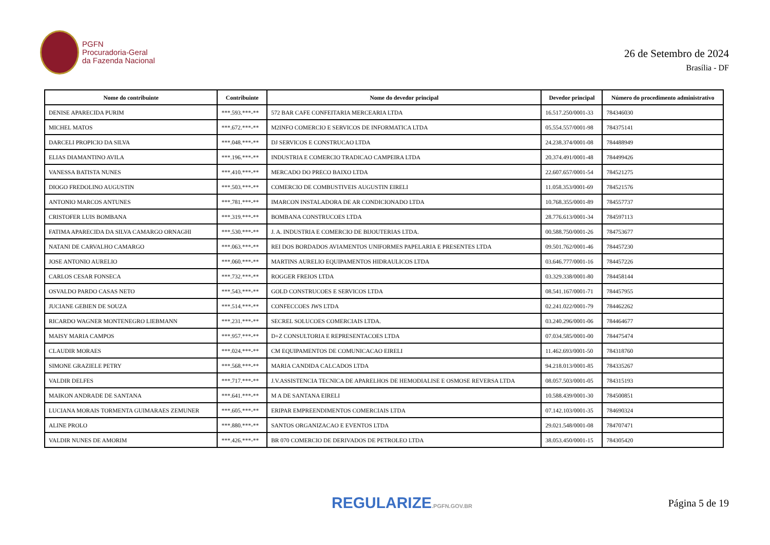PGFN
Procuradoria-Geral
da Fazenda Nacional
26 de Setembro de 2024
Brasília - DF
| Nome do contribuinte | Contribuinte | Nome do devedor principal | Devedor principal | Número do procedimento administrativo |
| --- | --- | --- | --- | --- |
| DENISE APARECIDA PURIM | ***.593.***-** | 572 BAR CAFE CONFEITARIA MERCEARIA LTDA | 16.517.250/0001-33 | 784346030 |
| MICHEL MATOS | ***.672.***-** | M2INFO COMERCIO E SERVICOS DE INFORMATICA LTDA | 05.554.557/0001-98 | 784375141 |
| DARCELI PROPICIO DA SILVA | ***.048.***-** | DJ SERVICOS E CONSTRUCAO LTDA | 24.238.374/0001-08 | 784488949 |
| ELIAS DIAMANTINO AVILA | ***.196.***-** | INDUSTRIA E COMERCIO TRADICAO CAMPEIRA LTDA | 20.374.491/0001-48 | 784499426 |
| VANESSA BATISTA NUNES | ***.410.***-** | MERCADO DO PRECO BAIXO LTDA | 22.607.657/0001-54 | 784521275 |
| DIOGO FREDOLINO AUGUSTIN | ***.503.***-** | COMERCIO DE COMBUSTIVEIS AUGUSTIN EIRELI | 11.058.353/0001-69 | 784521576 |
| ANTONIO MARCOS ANTUNES | ***.781.***-** | IMARCON INSTALADORA DE AR CONDICIONADO LTDA | 10.768.355/0001-89 | 784557737 |
| CRISTOFER LUIS BOMBANA | ***.319.***-** | BOMBANA CONSTRUCOES LTDA | 28.776.613/0001-34 | 784597113 |
| FATIMA APARECIDA DA SILVA CAMARGO ORNAGHI | ***.530.***-** | J. A. INDUSTRIA E COMERCIO DE BIJOUTERIAS LTDA. | 00.588.750/0001-26 | 784753677 |
| NATANI DE CARVALHO CAMARGO | ***.063.***-** | REI DOS BORDADOS AVIAMENTOS UNIFORMES PAPELARIA E PRESENTES LTDA | 09.501.762/0001-46 | 784457230 |
| JOSE ANTONIO AURELIO | ***.060.***-** | MARTINS AURELIO EQUIPAMENTOS HIDRAULICOS LTDA | 03.646.777/0001-16 | 784457226 |
| CARLOS CESAR FONSECA | ***.732.***-** | ROGGER FREIOS LTDA | 03.329.338/0001-80 | 784458144 |
| OSVALDO PARDO CASAS NETO | ***.543.***-** | GOLD CONSTRUCOES E SERVICOS LTDA | 08.541.167/0001-71 | 784457955 |
| JUCIANE GEBIEN DE SOUZA | ***.514.***-** | CONFECCOES JWS LTDA | 02.241.022/0001-79 | 784462262 |
| RICARDO WAGNER MONTENEGRO LIEBMANN | ***.231.***-** | SECREL SOLUCOES COMERCIAIS LTDA. | 03.240.296/0001-06 | 784464677 |
| MAISY MARIA CAMPOS | ***.957.***-** | D+Z CONSULTORIA E REPRESENTACOES LTDA | 07.034.585/0001-00 | 784475474 |
| CLAUDIR MORAES | ***.024.***-** | CM EQUIPAMENTOS DE COMUNICACAO EIRELI | 11.462.693/0001-50 | 784318760 |
| SIMONE GRAZIELE PETRY | ***.568.***-** | MARIA CANDIDA CALCADOS LTDA | 94.218.013/0001-85 | 784335267 |
| VALDIR DELFES | ***.717.***-** | J.V.ASSISTENCIA TECNICA DE APARELHOS DE HEMODIALISE E OSMOSE REVERSA LTDA | 08.057.503/0001-05 | 784315193 |
| MAIKON ANDRADE DE SANTANA | ***.641.***-** | M A DE SANTANA EIRELI | 10.588.439/0001-30 | 784500851 |
| LUCIANA MORAIS TORMENTA GUIMARAES ZEMUNER | ***.605.***-** | ERIPAR EMPREENDIMENTOS COMERCIAIS LTDA | 07.142.103/0001-35 | 784690324 |
| ALINE PROLO | ***.880.***-** | SANTOS ORGANIZACAO E EVENTOS LTDA | 29.021.548/0001-08 | 784707471 |
| VALDIR NUNES DE AMORIM | ***.426.***-** | BR 070 COMERCIO DE DERIVADOS DE PETROLEO LTDA | 38.053.450/0001-15 | 784305420 |
REGULARIZE.PGFN.GOV.BR
Página 5 de 19